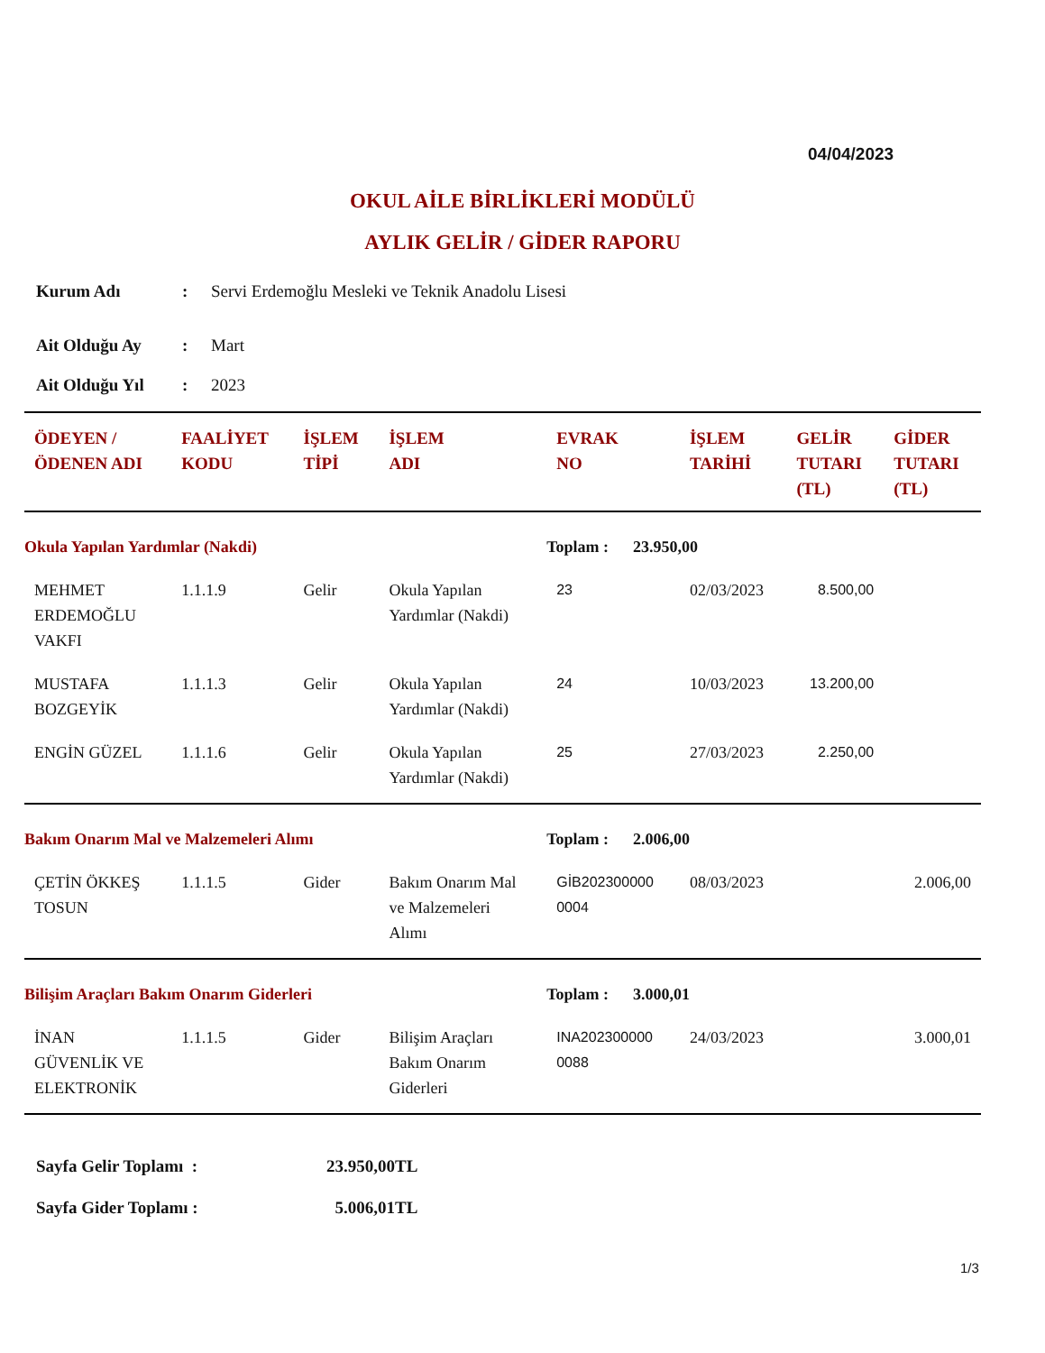04/04/2023
OKUL AİLE BİRLİKLERİ MODÜLÜ
AYLIK GELİR / GİDER RAPORU
| Kurum Adı | : | Servi Erdemoğlu Mesleki ve Teknik Anadolu Lisesi |
| Ait Olduğu Ay | : | Mart |
| Ait Olduğu Yıl | : | 2023 |
| ÖDEYEN / ÖDENEN ADI | FAALİYET KODU | İŞLEM TİPİ | İŞLEM ADI | EVRAK NO | İŞLEM TARİHİ | GELİR TUTARI (TL) | GİDER TUTARI (TL) |
| --- | --- | --- | --- | --- | --- | --- | --- |
| Okula Yapılan Yardımlar (Nakdi) | | | | Toplam : 23.950,00 | | | |
| MEHMET ERDEMOĞLU VAKFI | 1.1.1.9 | Gelir | Okula Yapılan Yardımlar (Nakdi) | 23 | 02/03/2023 | 8.500,00 | |
| MUSTAFA BOZGEYİK | 1.1.1.3 | Gelir | Okula Yapılan Yardımlar (Nakdi) | 24 | 10/03/2023 | 13.200,00 | |
| ENGİN GÜZEL | 1.1.1.6 | Gelir | Okula Yapılan Yardımlar (Nakdi) | 25 | 27/03/2023 | 2.250,00 | |
| Bakım Onarım Mal ve Malzemeleri Alımı | | | | Toplam : 2.006,00 | | | |
| ÇETİN ÖKKEŞ TOSUN | 1.1.1.5 | Gider | Bakım Onarım Mal ve Malzemeleri Alımı | GİB202300000 0004 | 08/03/2023 | | 2.006,00 |
| Bilişim Araçları Bakım Onarım Giderleri | | | | Toplam : 3.000,01 | | | |
| İNAN GÜVENLİK VE ELEKTRONİK | 1.1.1.5 | Gider | Bilişim Araçları Bakım Onarım Giderleri | INA202300000 0088 | 24/03/2023 | | 3.000,01 |
| Sayfa Gelir Toplamı : | 23.950,00TL |
| Sayfa Gider Toplamı : | 5.006,01TL |
1/3